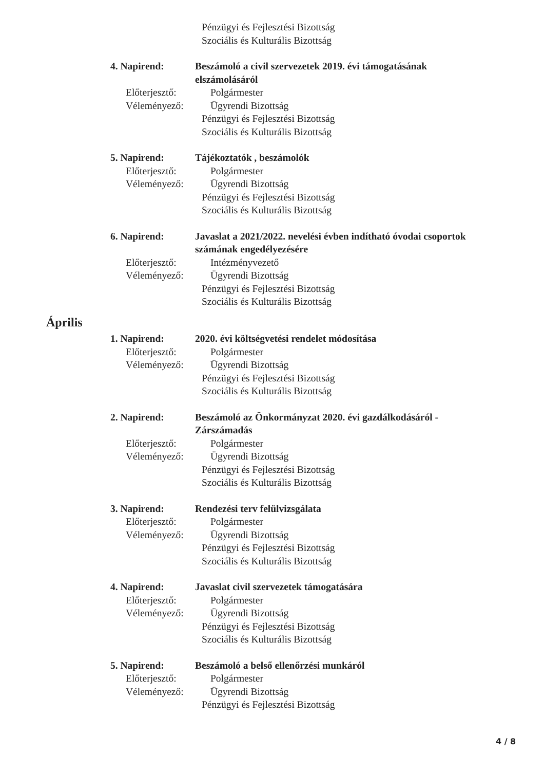Pénzügyi és Fejlesztési Bizottság
Szociális és Kulturális Bizottság
4. Napirend: Beszámoló a civil szervezetek 2019. évi támogatásának
elszámolásáról
Előterjesztő: Polgármester
Véleményező: Ügyrendi Bizottság
Pénzügyi és Fejlesztési Bizottság
Szociális és Kulturális Bizottság
5. Napirend: Tájékoztatók , beszámolók
Előterjesztő: Polgármester
Véleményező: Ügyrendi Bizottság
Pénzügyi és Fejlesztési Bizottság
Szociális és Kulturális Bizottság
6. Napirend: Javaslat a 2021/2022. nevelési évben indítható óvodai csoportok
számának engedélyezésére
Előterjesztő: Intézményvezető
Véleményező: Ügyrendi Bizottság
Pénzügyi és Fejlesztési Bizottság
Szociális és Kulturális Bizottság
Április
1. Napirend: 2020. évi költségvetési rendelet módosítása
Előterjesztő: Polgármester
Véleményező: Ügyrendi Bizottság
Pénzügyi és Fejlesztési Bizottság
Szociális és Kulturális Bizottság
2. Napirend: Beszámoló az Önkormányzat 2020. évi gazdálkodásáról -
Zárszámadás
Előterjesztő: Polgármester
Véleményező: Ügyrendi Bizottság
Pénzügyi és Fejlesztési Bizottság
Szociális és Kulturális Bizottság
3. Napirend: Rendezési terv felülvizsgálata
Előterjesztő: Polgármester
Véleményező: Ügyrendi Bizottság
Pénzügyi és Fejlesztési Bizottság
Szociális és Kulturális Bizottság
4. Napirend: Javaslat civil szervezetek támogatására
Előterjesztő: Polgármester
Véleményező: Ügyrendi Bizottság
Pénzügyi és Fejlesztési Bizottság
Szociális és Kulturális Bizottság
5. Napirend: Beszámoló a belső ellenőrzési munkáról
Előterjesztő: Polgármester
Véleményező: Ügyrendi Bizottság
Pénzügyi és Fejlesztési Bizottság
4 / 8